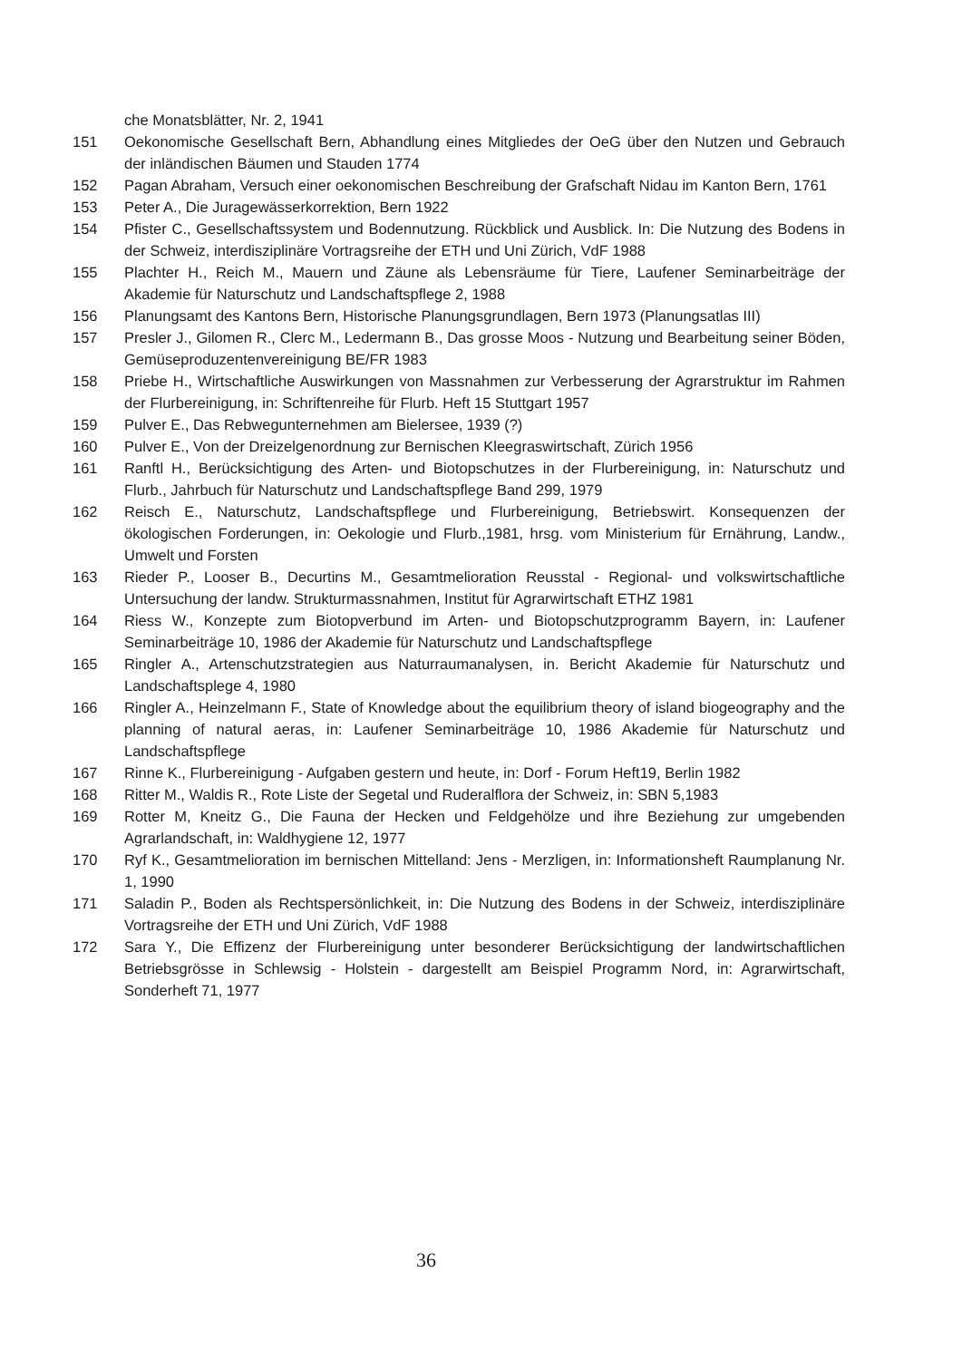che Monatsblätter, Nr. 2, 1941
151 Oekonomische Gesellschaft Bern, Abhandlung eines Mitgliedes der OeG über den Nutzen und Gebrauch der inländischen Bäumen und Stauden 1774
152 Pagan Abraham, Versuch einer oekonomischen Beschreibung der Grafschaft Nidau im Kanton Bern, 1761
153 Peter A., Die Juragewässerkorrektion, Bern 1922
154 Pfister C., Gesellschaftssystem und Bodennutzung. Rückblick und Ausblick. In: Die Nutzung des Bodens in der Schweiz, interdisziplinäre Vortragsreihe der ETH und Uni Zürich, VdF 1988
155 Plachter H., Reich M., Mauern und Zäune als Lebensräume für Tiere, Laufener Seminarbeiträge der Akademie für Naturschutz und Landschaftspflege 2, 1988
156 Planungsamt des Kantons Bern, Historische Planungsgrundlagen, Bern 1973 (Planungsatlas III)
157 Presler J., Gilomen R., Clerc M., Ledermann B., Das grosse Moos - Nutzung und Bearbeitung seiner Böden, Gemüseproduzentenvereinigung BE/FR 1983
158 Priebe H., Wirtschaftliche Auswirkungen von Massnahmen zur Verbesserung der Agrarstruktur im Rahmen der Flurbereinigung, in: Schriftenreihe für Flurb. Heft 15 Stuttgart 1957
159 Pulver E., Das Rebwegunternehmen am Bielersee, 1939 (?)
160 Pulver E., Von der Dreizelgenordnung zur Bernischen Kleegraswirtschaft, Zürich 1956
161 Ranftl H., Berücksichtigung des Arten- und Biotopschutzes in der Flurbereinigung, in: Naturschutz und Flurb., Jahrbuch für Naturschutz und Landschaftspflege Band 299, 1979
162 Reisch E., Naturschutz, Landschaftspflege und Flurbereinigung, Betriebswirt. Konsequenzen der ökologischen Forderungen, in: Oekologie und Flurb.,1981, hrsg. vom Ministerium für Ernährung, Landw., Umwelt und Forsten
163 Rieder P., Looser B., Decurtins M., Gesamtmelioration Reusstal - Regional- und volkswirtschaftliche Untersuchung der landw. Strukturmassnahmen, Institut für Agrarwirtschaft ETHZ 1981
164 Riess W., Konzepte zum Biotopverbund im Arten- und Biotopschutzprogramm Bayern, in: Laufener Seminarbeiträge 10, 1986 der Akademie für Naturschutz und Landschaftspflege
165 Ringler A., Artenschutzstrategien aus Naturraumanalysen, in. Bericht Akademie für Naturschutz und Landschaftsplege 4, 1980
166 Ringler A., Heinzelmann F., State of Knowledge about the equilibrium theory of island biogeography and the planning of natural aeras, in: Laufener Seminarbeiträge 10, 1986 Akademie für Naturschutz und Landschaftspflege
167 Rinne K., Flurbereinigung - Aufgaben gestern und heute, in: Dorf - Forum Heft19, Berlin 1982
168 Ritter M., Waldis R., Rote Liste der Segetal und Ruderalflora der Schweiz, in: SBN 5,1983
169 Rotter M, Kneitz G., Die Fauna der Hecken und Feldgehölze und ihre Beziehung zur umgebenden Agrarlandschaft, in: Waldhygiene 12, 1977
170 Ryf K., Gesamtmelioration im bernischen Mittelland: Jens - Merzligen, in: Informationsheft Raumplanung Nr. 1, 1990
171 Saladin P., Boden als Rechtspersönlichkeit, in: Die Nutzung des Bodens in der Schweiz, interdisziplinäre Vortragsreihe der ETH und Uni Zürich, VdF 1988
172 Sara Y., Die Effizenz der Flurbereinigung unter besonderer Berücksichtigung der landwirtschaftlichen Betriebsgrösse in Schlewsig - Holstein - dargestellt am Beispiel Programm Nord, in: Agrarwirtschaft, Sonderheft 71, 1977
36